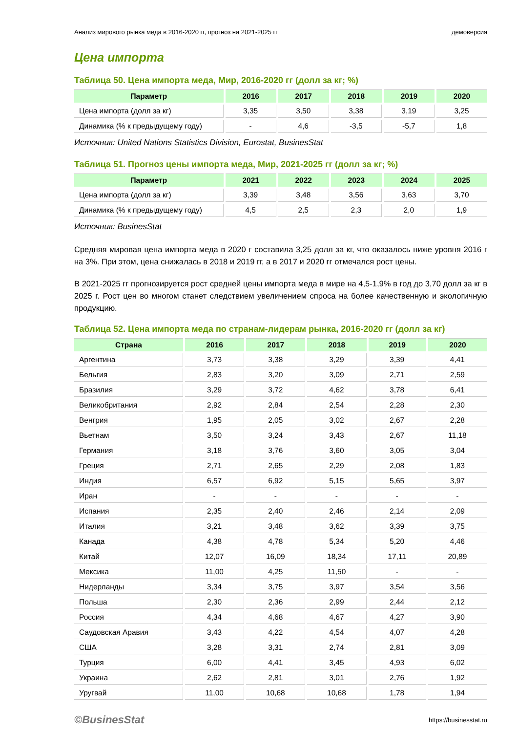Анализ мирового рынка меда в 2016-2020 гг, прогноз на 2021-2025 гг демоверсия
Цена импорта
Таблица 50. Цена импорта меда, Мир, 2016-2020 гг (долл за кг; %)
| Параметр | 2016 | 2017 | 2018 | 2019 | 2020 |
| --- | --- | --- | --- | --- | --- |
| Цена импорта (долл за кг) | 3,35 | 3,50 | 3,38 | 3,19 | 3,25 |
| Динамика (% к предыдущему году) | - | 4,6 | -3,5 | -5,7 | 1,8 |
Источник: United Nations Statistics Division, Eurostat, BusinesStat
Таблица 51. Прогноз цены импорта меда, Мир, 2021-2025 гг (долл за кг; %)
| Параметр | 2021 | 2022 | 2023 | 2024 | 2025 |
| --- | --- | --- | --- | --- | --- |
| Цена импорта (долл за кг) | 3,39 | 3,48 | 3,56 | 3,63 | 3,70 |
| Динамика (% к предыдущему году) | 4,5 | 2,5 | 2,3 | 2,0 | 1,9 |
Источник: BusinesStat
Средняя мировая цена импорта меда в 2020 г составила 3,25 долл за кг, что оказалось ниже уровня 2016 г на 3%. При этом, цена снижалась в 2018 и 2019 гг, а в 2017 и 2020 гг отмечался рост цены.
В 2021-2025 гг прогнозируется рост средней цены импорта меда в мире на 4,5-1,9% в год до 3,70 долл за кг в 2025 г. Рост цен во многом станет следствием увеличением спроса на более качественную и экологичную продукцию.
Таблица 52. Цена импорта меда по странам-лидерам рынка, 2016-2020 гг (долл за кг)
| Страна | 2016 | 2017 | 2018 | 2019 | 2020 |
| --- | --- | --- | --- | --- | --- |
| Аргентина | 3,73 | 3,38 | 3,29 | 3,39 | 4,41 |
| Бельгия | 2,83 | 3,20 | 3,09 | 2,71 | 2,59 |
| Бразилия | 3,29 | 3,72 | 4,62 | 3,78 | 6,41 |
| Великобритания | 2,92 | 2,84 | 2,54 | 2,28 | 2,30 |
| Венгрия | 1,95 | 2,05 | 3,02 | 2,67 | 2,28 |
| Вьетнам | 3,50 | 3,24 | 3,43 | 2,67 | 11,18 |
| Германия | 3,18 | 3,76 | 3,60 | 3,05 | 3,04 |
| Греция | 2,71 | 2,65 | 2,29 | 2,08 | 1,83 |
| Индия | 6,57 | 6,92 | 5,15 | 5,65 | 3,97 |
| Иран | - | - | - | - | - |
| Испания | 2,35 | 2,40 | 2,46 | 2,14 | 2,09 |
| Италия | 3,21 | 3,48 | 3,62 | 3,39 | 3,75 |
| Канада | 4,38 | 4,78 | 5,34 | 5,20 | 4,46 |
| Китай | 12,07 | 16,09 | 18,34 | 17,11 | 20,89 |
| Мексика | 11,00 | 4,25 | 11,50 | - | - |
| Нидерланды | 3,34 | 3,75 | 3,97 | 3,54 | 3,56 |
| Польша | 2,30 | 2,36 | 2,99 | 2,44 | 2,12 |
| Россия | 4,34 | 4,68 | 4,67 | 4,27 | 3,90 |
| Саудовская Аравия | 3,43 | 4,22 | 4,54 | 4,07 | 4,28 |
| США | 3,28 | 3,31 | 2,74 | 2,81 | 3,09 |
| Турция | 6,00 | 4,41 | 3,45 | 4,93 | 6,02 |
| Украина | 2,62 | 2,81 | 3,01 | 2,76 | 1,92 |
| Уругвай | 11,00 | 10,68 | 10,68 | 1,78 | 1,94 |
©BusinesStat https://businesstat.ru